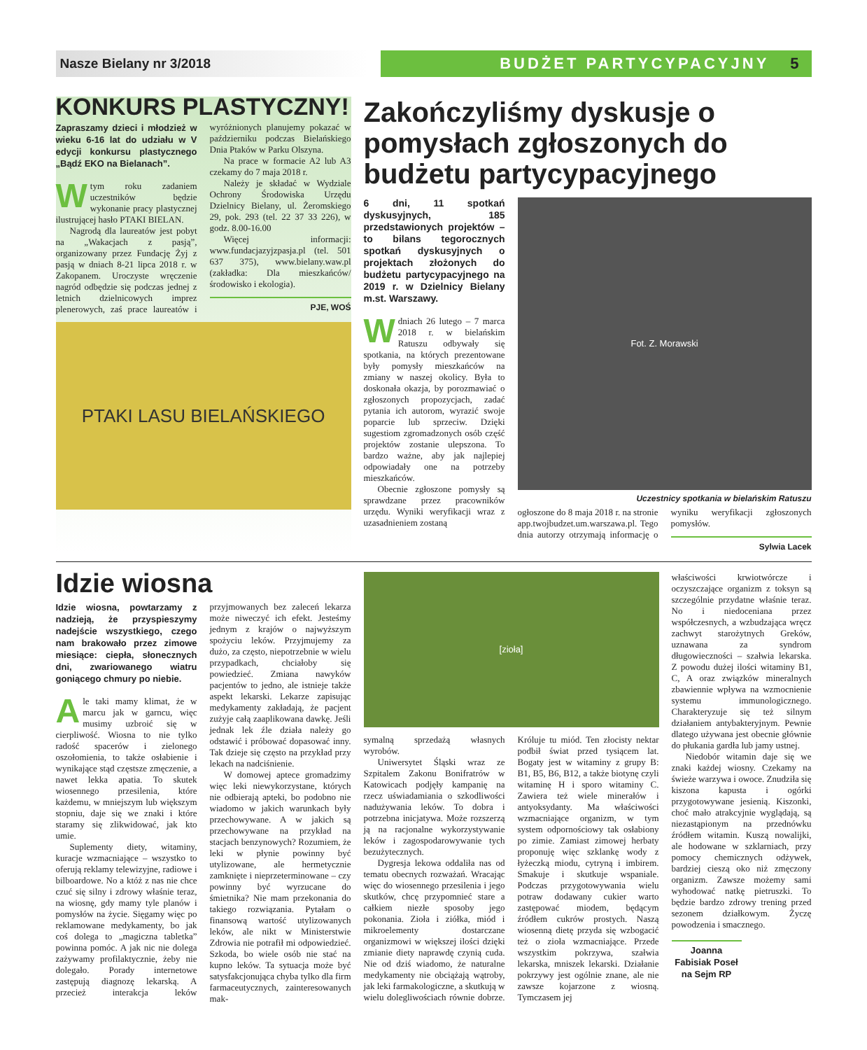Nasze Bielany nr 3/2018
BUDŻET PARTYCYPACYJNY 5
KONKURS PLASTYCZNY!
Zapraszamy dzieci i młodzież w wieku 6-16 lat do udziału w V edycji konkursu plastycznego „Bądź EKO na Bielanach”.
Wtym roku zadaniem uczestników będzie wykonanie pracy plastycznej ilustrującej hasło PTAKI BIELAN.
Nagrodą dla laureatów jest pobyt na „Wakacjach z pasją”, organizowany przez Fundację Żyj z pasją w dniach 8-21 lipca 2018 r. w Zakopanem. Uroczyste wręczenie nagród odbędzie się podczas jednej z letnich dzielnicowych imprez plenerowych, zaś prace laureatów i wyróżnionych planujemy pokazać w październiku podczas Bielańskiego Dnia Ptaków w Parku Olszyna.
Na prace w formacie A2 lub A3 czekamy do 7 maja 2018 r.
Należy je składać w Wydziale Ochrony Środowiska Urzędu Dzielnicy Bielany, ul. Żeromskiego 29, pok. 293 (tel. 22 37 33 226), w godz. 8.00-16.00
Więcej informacji: www.fundacjazyjzpasja.pl (tel. 501 637 375), www.bielany.waw.pl (zakładka: Dla mieszkańców/środowisko i ekologia).
PJE, WOŚ
PTAKI LASU BIELAŃSKIEGO
Zakończyliśmy dyskusje o pomysłach zgłoszonych do budżetu partycypacyjnego
6 dni, 11 spotkań dyskusyjnych, 185 przedstawionych projektów – to bilans tegorocznych spotkań dyskusyjnych o projektach złożonych do budżetu partycypacyjnego na 2019 r. w Dzielnicy Bielany m.st. Warszawy.
Wdniach 26 lutego – 7 marca 2018 r. w bielańskim Ratuszu odbywały się spotkania, na których prezentowane były pomysły mieszkańców na zmiany w naszej okolicy. Była to doskonała okazja, by porozmawiać o zgłoszonych propozycjach, zadać pytania ich autorom, wyrazić swoje poparcie lub sprzeciw. Dzięki sugestiom zgromadzonych osób część projektów zostanie ulepszona. To bardzo ważne, aby jak najlepiej odpowiadały one na potrzeby mieszkańców.
Obecnie zgłoszone pomysły są sprawdzane przez pracowników urzędu. Wyniki weryfikacji wraz z uzasadnieniem zostaną
Fot. Z. Morawski
Uczestnicy spotkania w bielańskim Ratuszu
ogłoszone do 8 maja 2018 r. na stronie app.twojbudzet.um.warszawa.pl. Tego dnia autorzy otrzymają informację o wyniku weryfikacji zgłoszonych pomysłów.
Sylwia Lacek
Idzie wiosna
Idzie wiosna, powtarzamy z nadzieją, że przyspieszymy nadejście wszystkiego, czego nam brakowało przez zimowe miesiące: ciepła, słonecznych dni, zwariowanego wiatru goniącego chmury po niebie.
Ale taki mamy klimat, że w marcu jak w garncu, więc musimy uzbroić się w cierpliwość. Wiosna to nie tylko radość spacerów i zielonego oszołomienia, to także osłabienie i wynikające stąd częstsze zmęczenie, a nawet lekka apatia. To skutek wiosennego przesilenia, które każdemu, w mniejszym lub większym stopniu, daje się we znaki i które staramy się zlikwidować, jak kto umie.
Suplementy diety, witaminy, kuracje wzmacniające – wszystko to oferują reklamy telewizyjne, radiowe i bilboardowe. No a któż z nas nie chce czuć się silny i zdrowy właśnie teraz, na wiosnę, gdy mamy tyle planów i pomysłów na życie. Sięgamy więc po reklamowane medykamenty, bo jak coś dolega to „magiczna tabletka” powinna pomóc. A jak nic nie dolega zażywamy profilaktycznie, żeby nie dolegało. Porady internetowe zastępują diagnozę lekarską. A przecież interakcja leków przyjmowanych bez zaleceń lekarza może niweczyć ich efekt. Jesteśmy jednym z krajów o najwyższym spożyciu leków. Przyjmujemy za dużo, za często, niepotrzebnie w wielu przypadkach, chciałoby się powiedzieć. Zmiana nawyków pacjentów to jedno, ale istnieje także aspekt lekarski. Lekarze zapisując medykamenty zakładają, że pacjent zużyje całą zaaplikowana dawkę. Jeśli jednak lek źle działa należy go odstawić i próbować dopasować inny. Tak dzieje się często na przykład przy lekach na nadciśnienie.
W domowej aptece gromadzimy więc leki niewykorzystane, których nie odbierają apteki, bo podobno nie wiadomo w jakich warunkach były przechowywane. A w jakich są przechowywane na przykład na stacjach benzynowych? Rozumiem, że leki w płynie powinny być utylizowane, ale hermetycznie zamknięte i nieprzeterminowane – czy powinny być wyrzucane do śmietnika? Nie mam przekonania do takiego rozwiązania. Pytałam o finansową wartość utylizowanych leków, ale nikt w Ministerstwie Zdrowia nie potrafił mi odpowiedzieć. Szkoda, bo wiele osób nie stać na kupno leków. Ta sytuacja może być satysfakcjonująca chyba tylko dla firm farmaceutycznych, zainteresowanych mak-
[zioła]
symalną sprzedażą własnych wyrobów.
Uniwersytet Śląski wraz ze Szpitalem Zakonu Bonifratrów w Katowicach podjęły kampanię na rzecz uświadamiania o szkodliwości nadużywania leków. To dobra i potrzebna inicjatywa. Może rozszerzą ją na racjonalne wykorzystywanie leków i zagospodarowywanie tych bezużytecznych.
Dygresja lekowa oddaliła nas od tematu obecnych rozważań. Wracając więc do wiosennego przesilenia i jego skutków, chcę przypomnieć stare a całkiem niezłe sposoby jego pokonania. Zioła i ziółka, miód i mikroelementy dostarczane organizmowi w większej ilości dzięki zmianie diety naprawdę czynią cuda. Nie od dziś wiadomo, że naturalne medykamenty nie obciążają wątroby, jak leki farmakologiczne, a skutkują w wielu dolegliwościach równie dobrze. Króluje tu miód. Ten złocisty nektar podbił świat przed tysiącem lat. Bogaty jest w witaminy z grupy B: B1, B5, B6, B12, a także biotynę czyli witaminę H i sporo witaminy C. Zawiera też wiele minerałów i antyoksydanty. Ma właściwości wzmacniające organizm, w tym system odpornościowy tak osłabiony po zimie. Zamiast zimowej herbaty proponuję więc szklankę wody z łyżeczką miodu, cytryną i imbirem. Smakuje i skutkuje wspaniale. Podczas przygotowywania wielu potraw dodawany cukier warto zastępować miodem, będącym źródłem cukrów prostych. Naszą wiosenną dietę przyda się wzbogacić też o zioła wzmacniające. Przede wszystkim pokrzywa, szałwia lekarska, mniszek lekarski. Działanie pokrzywy jest ogólnie znane, ale nie zawsze kojarzone z wiosną. Tymczasem jej
właściwości krwiotwórcze i oczyszczające organizm z toksyn są szczególnie przydatne właśnie teraz. No i niedoceniana przez współczesnych, a wzbudzająca wręcz zachwyt starożytnych Greków, uznawana za syndrom długowieczności – szałwia lekarska. Z powodu dużej ilości witaminy B1, C, A oraz związków mineralnych zbawiennie wpływa na wzmocnienie systemu immunologicznego. Charakteryzuje się też silnym działaniem antybakteryjnym. Pewnie dlatego używana jest obecnie głównie do płukania gardła lub jamy ustnej.
Niedobór witamin daje się we znaki każdej wiosny. Czekamy na świeże warzywa i owoce. Znudziła się kiszona kapusta i ogórki przygotowywane jesienią. Kiszonki, choć mało atrakcyjnie wyglądają, są niezastąpionym na przednówku źródłem witamin. Kuszą nowalijki, ale hodowane w szklarniach, przy pomocy chemicznych odżywek, bardziej cieszą oko niż zmęczony organizm. Zawsze możemy sami wyhodować natkę pietruszki. To będzie bardzo zdrowy trening przed sezonem działkowym. Życzę powodzenia i smacznego.
Joanna Fabisiak Poseł na Sejm RP